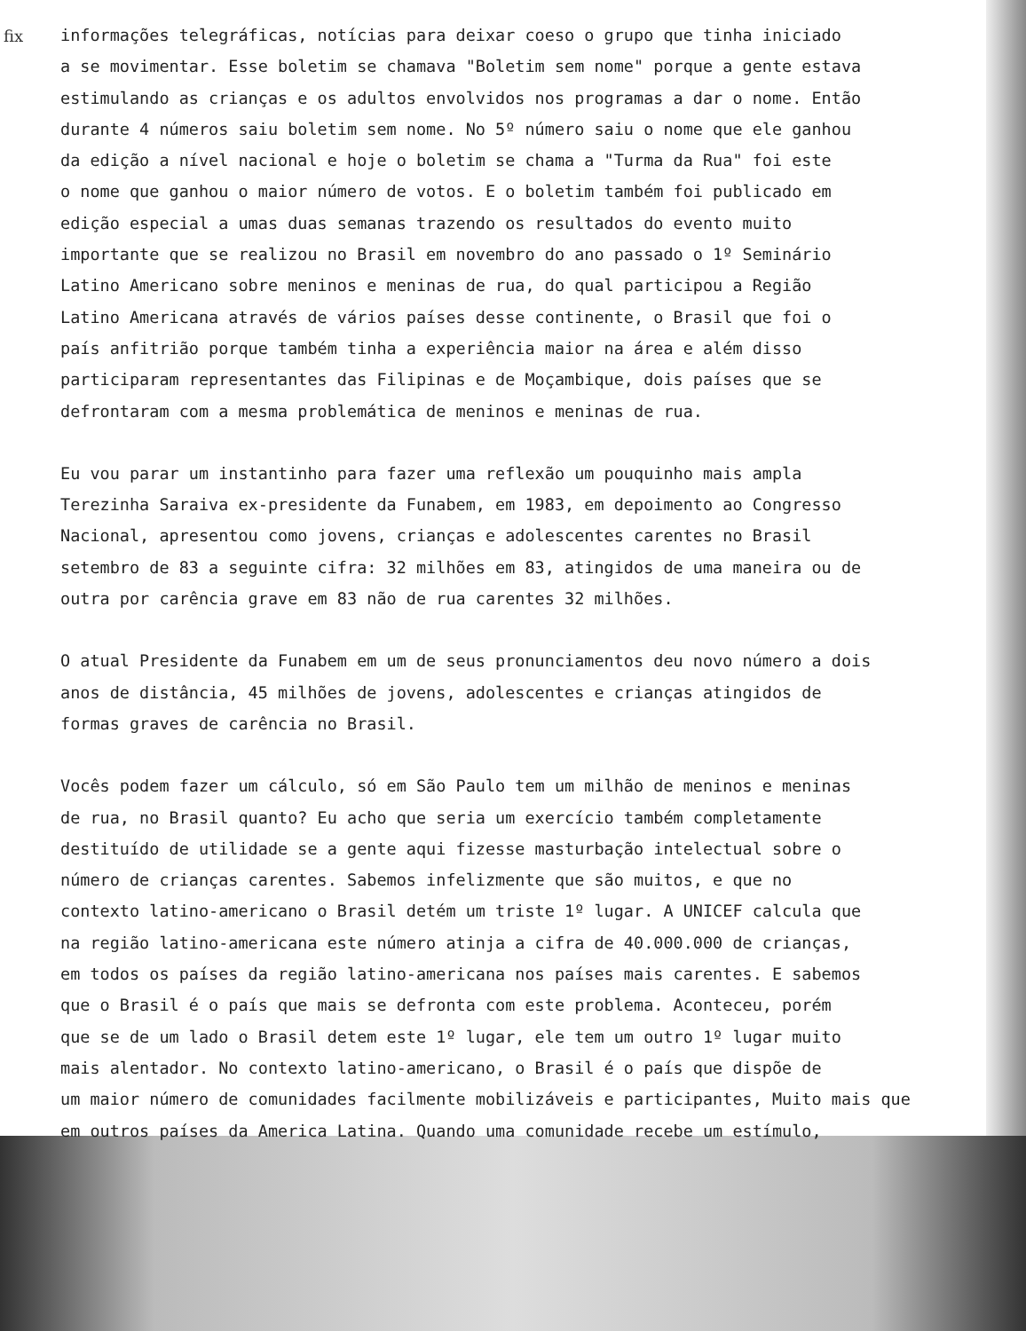fix
informações telegráficas, notícias para deixar coeso o grupo que tinha iniciado a se movimentar. Esse boletim se chamava "Boletim sem nome" porque a gente estava estimulando as crianças e os adultos envolvidos nos programas a dar o nome. Então durante 4 números saiu boletim sem nome. No 5º número saiu o nome que ele ganhou da edição a nível nacional e hoje o boletim se chama a "Turma da Rua" foi este o nome que ganhou o maior número de votos. E o boletim também foi publicado em edição especial a umas duas semanas trazendo os resultados do evento muito importante que se realizou no Brasil em novembro do ano passado o 1º Seminário Latino Americano sobre meninos e meninas de rua, do qual participou a Região Latino Americana através de vários países desse continente, o Brasil que foi o país anfitrião porque também tinha a experiência maior na área e além disso participaram representantes das Filipinas e de Moçambique, dois países que se defrontaram com a mesma problemática de meninos e meninas de rua.
Eu vou parar um instantinho para fazer uma reflexão um pouquinho mais ampla Terezinha Saraiva ex-presidente da Funabem, em 1983, em depoimento ao Congresso Nacional, apresentou como jovens, crianças e adolescentes carentes no Brasil setembro de 83 a seguinte cifra: 32 milhões em 83, atingidos de uma maneira ou de outra por carência grave em 83 não de rua carentes 32 milhões.
O atual Presidente da Funabem em um de seus pronunciamentos deu novo número a dois anos de distância, 45 milhões de jovens, adolescentes e crianças atingidos de formas graves de carência no Brasil.
Vocês podem fazer um cálculo, só em São Paulo tem um milhão de meninos e meninas de rua, no Brasil quanto? Eu acho que seria um exercício também completamente destituído de utilidade se a gente aqui fizesse masturbação intelectual sobre o número de crianças carentes. Sabemos infelizmente que são muitos, e que no contexto latino-americano o Brasil detém um triste 1º lugar. A UNICEF calcula que na região latino-americana este número atinja a cifra de 40.000.000 de crianças, em todos os países da região latino-americana nos países mais carentes. E sabemos que o Brasil é o país que mais se defronta com este problema. Aconteceu, porém que se de um lado o Brasil detem este 1º lugar, ele tem um outro 1º lugar muito mais alentador. No contexto latino-americano, o Brasil é o país que dispõe de um maior número de comunidades facilmente mobilizáveis e participantes, Muito mais que em outros países da America Latina. Quando uma comunidade recebe um estímulo,